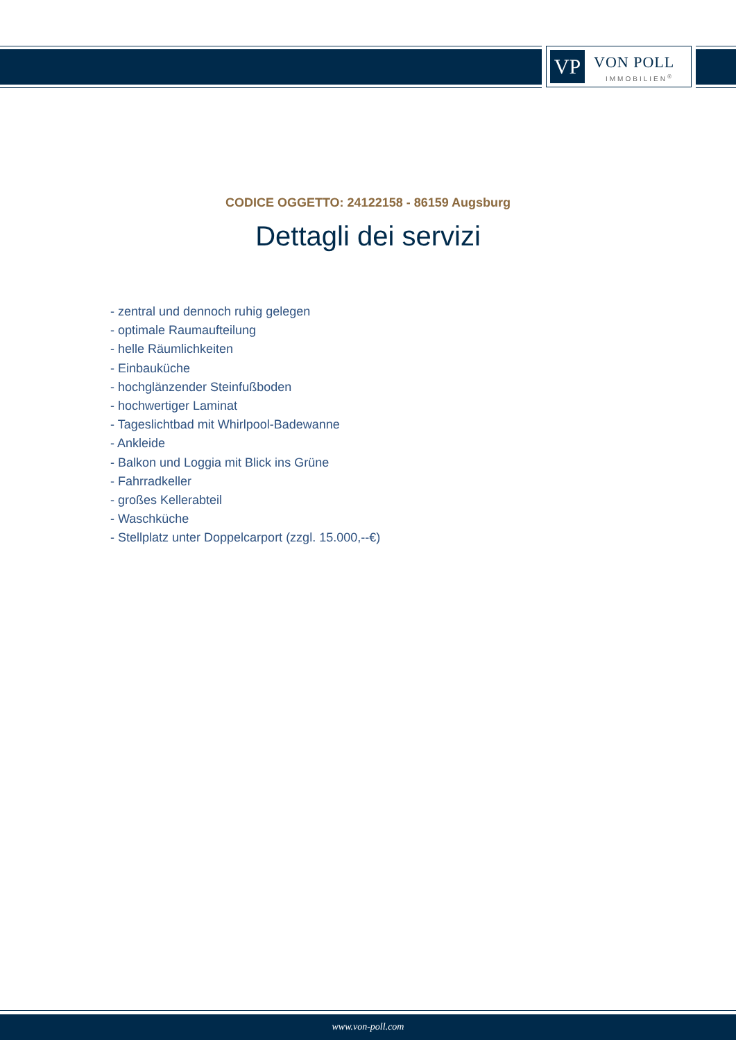VP VON POLL
IMMOBILIEN<sup>®</sup>
CODICE OGGETTO: 24122158 - 86159 Augsburg
Dettagli dei servizi
- zentral und dennoch ruhig gelegen
- optimale Raumaufteilung
- helle Räumlichkeiten
- Einbauküche
- hochglänzender Steinfußboden
- hochwertiger Laminat
- Tageslichtbad mit Whirlpool-Badewanne
- Ankleide
- Balkon und Loggia mit Blick ins Grüne
- Fahrradkeller
- großes Kellerabteil
- Waschküche
- Stellplatz unter Doppelcarport (zzgl. 15.000,--€)
www.von-poll.com